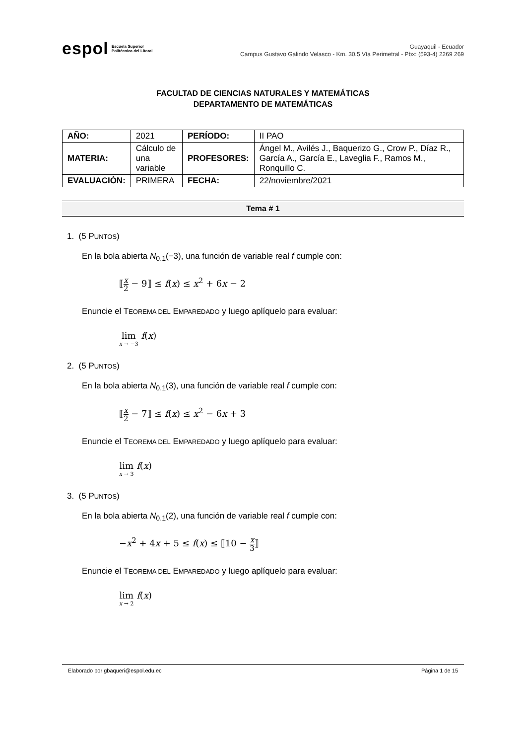espol Escuela Superior
Politécnica del Litoral
Guayaquil - Ecuador
Campus Gustavo Galindo Velasco - Km. 30.5 Vía Perimetral - Pbx: (593-4) 2269 269
FACULTAD DE CIENCIAS NATURALES Y MATEMÁTICAS
DEPARTAMENTO DE MATEMÁTICAS
| AÑO: | 2021 | PERÍODO: | II PAO |
| MATERIA: | Cálculo de una variable | PROFESORES: | Ángel M., Avilés J., Baquerizo G., Crow P., Díaz R., García A., García E., Laveglia F., Ramos M., Ronquillo C. |
| EVALUACIÓN: | PRIMERA | FECHA: | 22/noviembre/2021 |
Tema # 1
1. (5 PUNTOS)
En la bola abierta N<sub>0.1</sub>(−3), una función de variable real f cumple con:
⟦x 2 − 9⟧ ≤ f(x) ≤ x<sup>2</sup> + 6x − 2
Enuncie el TEOREMA DEL EMPAREDADO y luego aplíquelo para evaluar:
lim x → −3 f(x)
2. (5 PUNTOS)
En la bola abierta N<sub>0.1</sub>(3), una función de variable real f cumple con:
⟦x 2 − 7⟧ ≤ f(x) ≤ x<sup>2</sup> − 6x + 3
Enuncie el TEOREMA DEL EMPAREDADO y luego aplíquelo para evaluar:
lim x → 3 f(x)
3. (5 PUNTOS)
En la bola abierta N<sub>0.1</sub>(2), una función de variable real f cumple con:
−x<sup>2</sup> + 4x + 5 ≤ f(x) ≤ ⟦10 − x 3⟧
Enuncie el TEOREMA DEL EMPAREDADO y luego aplíquelo para evaluar:
lim x → 2 f(x)
Elaborado por gbaqueri@espol.edu.ec Página 1 de 15